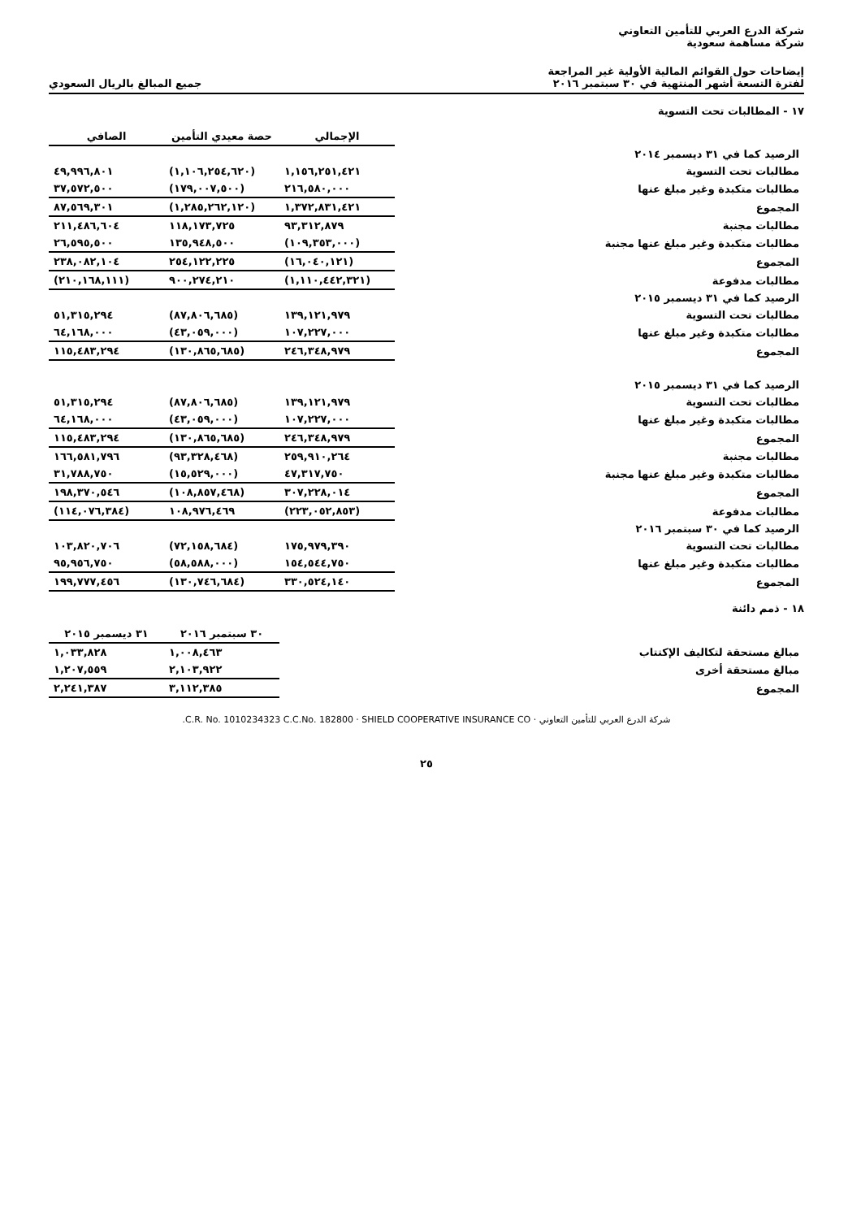شركة الدرع العربي للتأمين التعاوني
شركة مساهمة سعودية
إيضاحات حول القوائم المالية الأولية غير المراجعة
لفترة التسعة أشهر المنتهية في ٣٠ سبتمبر ٢٠١٦
جميع المبالغ بالريال السعودي
١٧ - المطالبات تحت التسوية
| | الإجمالي | حصة معيدي التأمين | الصافي |
| --- | --- | --- | --- |
| الرصيد كما في ٣١ ديسمبر ٢٠١٤ | | | |
| مطالبات تحت التسوية | ١,١٥٦,٢٥١,٤٢١ | (١,١٠٦,٢٥٤,٦٢٠) | ٤٩,٩٩٦,٨٠١ |
| مطالبات متكبدة وغير مبلغ عنها | ٢١٦,٥٨٠,٠٠٠ | (١٧٩,٠٠٧,٥٠٠) | ٣٧,٥٧٢,٥٠٠ |
| المجموع | ١,٣٧٢,٨٣١,٤٢١ | (١,٢٨٥,٢٦٢,١٢٠) | ٨٧,٥٦٩,٣٠١ |
| مطالبات مجنبة | ٩٣,٣١٢,٨٧٩ | ١١٨,١٧٣,٧٢٥ | ٢١١,٤٨٦,٦٠٤ |
| مطالبات متكبدة وغير مبلغ عنها مجنبة | (١٠٩,٣٥٣,٠٠٠) | ١٣٥,٩٤٨,٥٠٠ | ٢٦,٥٩٥,٥٠٠ |
| المجموع | (١٦,٠٤٠,١٢١) | ٢٥٤,١٢٢,٢٢٥ | ٢٣٨,٠٨٢,١٠٤ |
| مطالبات مدفوعة | (١,١١٠,٤٤٢,٣٢١) | ٩٠٠,٢٧٤,٢١٠ | (٢١٠,١٦٨,١١١) |
| الرصيد كما في ٣١ ديسمبر ٢٠١٥ | | | |
| مطالبات تحت التسوية | ١٣٩,١٢١,٩٧٩ | (٨٧,٨٠٦,٦٨٥) | ٥١,٣١٥,٢٩٤ |
| مطالبات متكبدة وغير مبلغ عنها | ١٠٧,٢٢٧,٠٠٠ | (٤٣,٠٥٩,٠٠٠) | ٦٤,١٦٨,٠٠٠ |
| المجموع | ٢٤٦,٣٤٨,٩٧٩ | (١٣٠,٨٦٥,٦٨٥) | ١١٥,٤٨٣,٢٩٤ |
| الرصيد كما في ٣١ ديسمبر ٢٠١٥ | | | |
| مطالبات تحت التسوية | ١٣٩,١٢١,٩٧٩ | (٨٧,٨٠٦,٦٨٥) | ٥١,٣١٥,٢٩٤ |
| مطالبات متكبدة وغير مبلغ عنها | ١٠٧,٢٢٧,٠٠٠ | (٤٣,٠٥٩,٠٠٠) | ٦٤,١٦٨,٠٠٠ |
| المجموع | ٢٤٦,٣٤٨,٩٧٩ | (١٣٠,٨٦٥,٦٨٥) | ١١٥,٤٨٣,٢٩٤ |
| مطالبات مجنبة | ٢٥٩,٩١٠,٢٦٤ | (٩٣,٣٢٨,٤٦٨) | ١٦٦,٥٨١,٧٩٦ |
| مطالبات متكبدة وغير مبلغ عنها مجنبة | ٤٧,٣١٧,٧٥٠ | (١٥,٥٢٩,٠٠٠) | ٣١,٧٨٨,٧٥٠ |
| المجموع | ٣٠٧,٢٢٨,٠١٤ | (١٠٨,٨٥٧,٤٦٨) | ١٩٨,٣٧٠,٥٤٦ |
| مطالبات مدفوعة | (٢٢٣,٠٥٢,٨٥٣) | ١٠٨,٩٧٦,٤٦٩ | (١١٤,٠٧٦,٣٨٤) |
| الرصيد كما في ٣٠ سبتمبر ٢٠١٦ | | | |
| مطالبات تحت التسوية | ١٧٥,٩٧٩,٣٩٠ | (٧٢,١٥٨,٦٨٤) | ١٠٣,٨٢٠,٧٠٦ |
| مطالبات متكبدة وغير مبلغ عنها | ١٥٤,٥٤٤,٧٥٠ | (٥٨,٥٨٨,٠٠٠) | ٩٥,٩٥٦,٧٥٠ |
| المجموع | ٣٣٠,٥٢٤,١٤٠ | (١٣٠,٧٤٦,٦٨٤) | ١٩٩,٧٧٧,٤٥٦ |
١٨ - ذمم دائنة
| | ٣٠ سبتمبر ٢٠١٦ | ٣١ ديسمبر ٢٠١٥ |
| --- | --- | --- |
| مبالغ مستحقة لتكاليف الإكتتاب | ١,٠٠٨,٤٦٣ | ١,٠٣٣,٨٢٨ |
| مبالغ مستحقة أخرى | ٢,١٠٣,٩٢٢ | ١,٢٠٧,٥٥٩ |
| المجموع | ٣,١١٢,٣٨٥ | ٢,٢٤١,٣٨٧ |
شركة الدرع العربي للتأمين التعاوني · C.R. No. 1010234323 C.C.No. 182800 · SHIELD COOPERATIVE INSURANCE CO.
٢٥